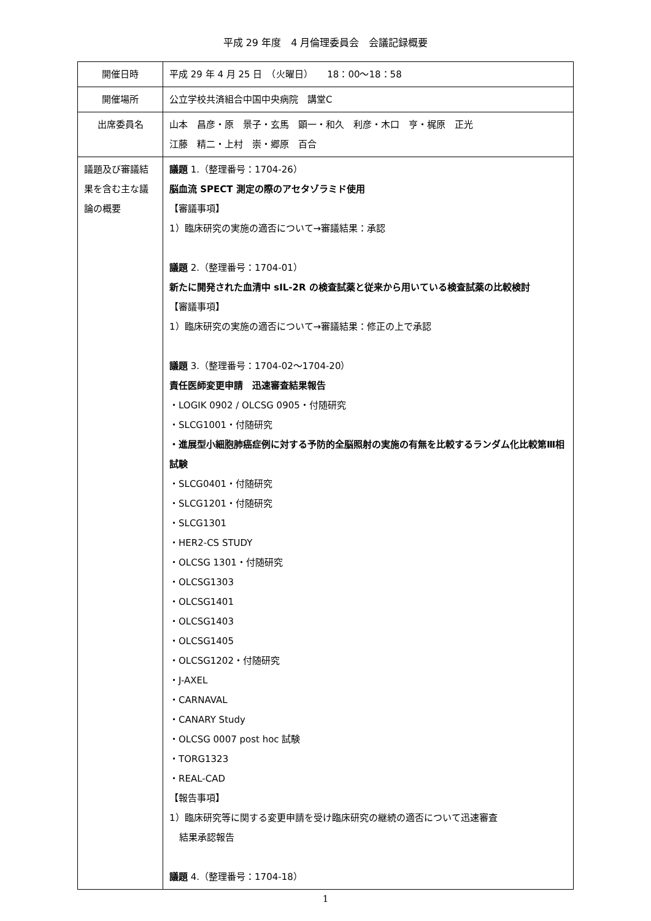平成 29 年度　4 月倫理委員会　会議記録概要
| 開催日時 | 平成 29 年 4 月 25 日 （火曜日） 18：00～18：58 |
| 開催場所 | 公立学校共済組合中国中央病院 講堂C |
| 出席委員名 | 山本 昌彦・原 景子・玄馬 顕一・和久 利彦・木口 亨・梶原 正光 江藤 精二・上村 崇・郷原 百合 |
| 議題及び審議結果を含む主な議論の概要 | 議題 1.（整理番号：1704-26） 脳血流 SPECT 測定の際のアセタゾラミド使用 【審議事項】 1）臨床研究の実施の適否について→審議結果：承認 議題 2.（整理番号：1704-01） 新たに開発された血清中 sIL-2R の検査試薬と従来から用いている検査試薬の比較検討 【審議事項】 1）臨床研究の実施の適否について→審議結果：修正の上で承認 議題 3.（整理番号：1704-02～1704-20） 責任医師変更申請 迅速審査結果報告 ・LOGIK 0902 / OLCSG 0905・付随研究 ・SLCG1001・付随研究 ・進展型小細胞肺癌症例に対する予防的全脳照射の実施の有無を比較するランダム化比較第Ⅲ相試験 ・SLCG0401・付随研究 ・SLCG1201・付随研究 ・SLCG1301 ・HER2-CS STUDY ・OLCSG 1301・付随研究 ・OLCSG1303 ・OLCSG1401 ・OLCSG1403 ・OLCSG1405 ・OLCSG1202・付随研究 ・J-AXEL ・CARNAVAL ・CANARY Study ・OLCSG 0007 post hoc 試験 ・TORG1323 ・REAL-CAD 【報告事項】 1）臨床研究等に関する変更申請を受け臨床研究の継続の適否について迅速審査 結果承認報告 議題 4.（整理番号：1704-18） |
1